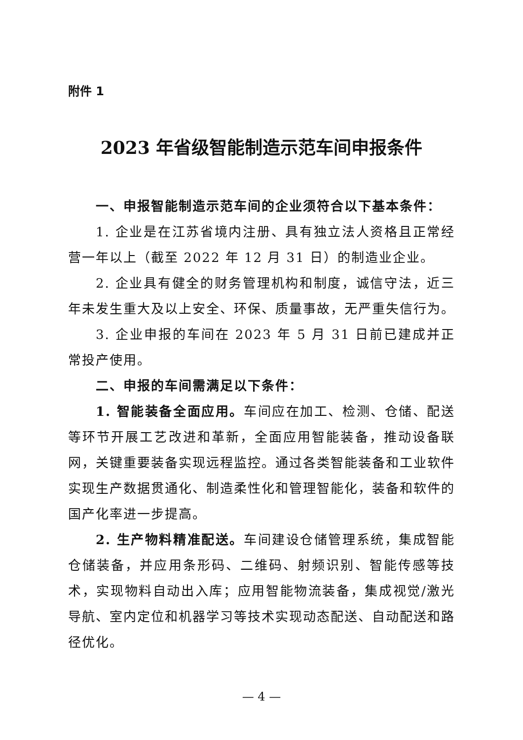附件 1
2023 年省级智能制造示范车间申报条件
一、申报智能制造示范车间的企业须符合以下基本条件：
1. 企业是在江苏省境内注册、具有独立法人资格且正常经营一年以上（截至 2022 年 12 月 31 日）的制造业企业。
2. 企业具有健全的财务管理机构和制度，诚信守法，近三年未发生重大及以上安全、环保、质量事故，无严重失信行为。
3. 企业申报的车间在 2023 年 5 月 31 日前已建成并正常投产使用。
二、申报的车间需满足以下条件：
1. 智能装备全面应用。车间应在加工、检测、仓储、配送等环节开展工艺改进和革新，全面应用智能装备，推动设备联网，关键重要装备实现远程监控。通过各类智能装备和工业软件实现生产数据贯通化、制造柔性化和管理智能化，装备和软件的国产化率进一步提高。
2. 生产物料精准配送。车间建设仓储管理系统，集成智能仓储装备，并应用条形码、二维码、射频识别、智能传感等技术，实现物料自动出入库；应用智能物流装备，集成视觉/激光导航、室内定位和机器学习等技术实现动态配送、自动配送和路径优化。
— 4 —